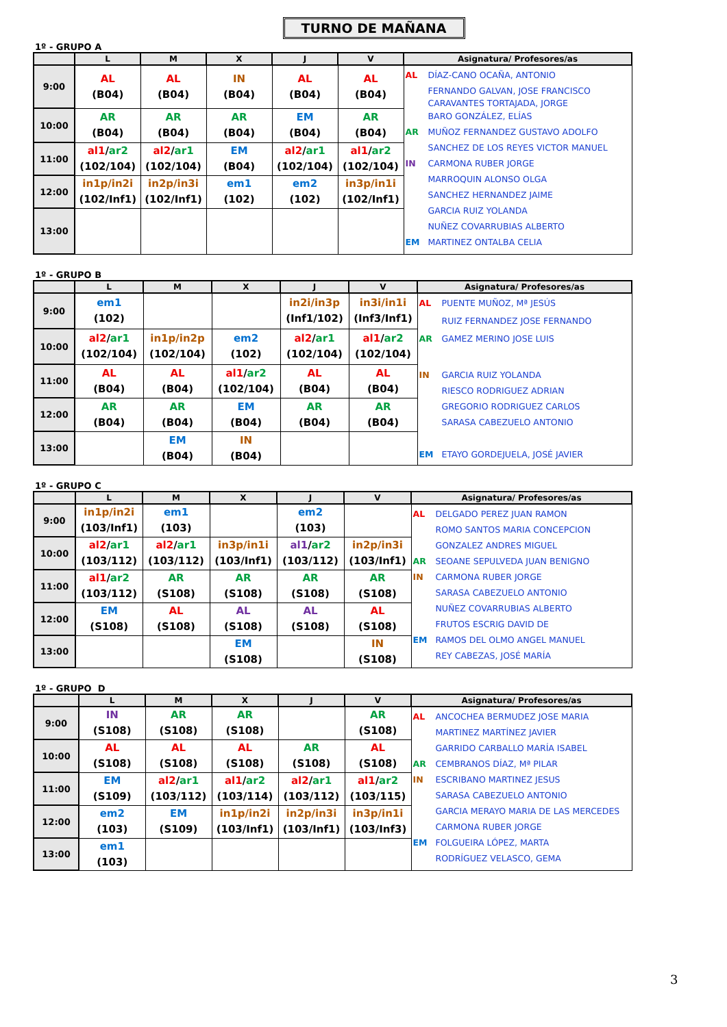TURNO DE MAÑANA
1º - GRUPO A
| | L | M | X | J | V | Asignatura/ Profesores/as |
| --- | --- | --- | --- | --- | --- | --- |
| 9:00 | AL (B04) | AL (B04) | IN (B04) | AL (B04) | AL (B04) | AL DÍAZ-CANO OCAÑA, ANTONIO FERNANDO GALVAN, JOSE FRANCISCO CARAVANTES TORTAJADA, JORGE BARO GONZÁLEZ, ELÍAS AR MUÑOZ FERNANDEZ GUSTAVO ADOLFO SANCHEZ DE LOS REYES VICTOR MANUEL IN CARMONA RUBER JORGE MARROQUIN ALONSO OLGA SANCHEZ HERNANDEZ JAIME GARCIA RUIZ YOLANDA NUÑEZ COVARRUBIAS ALBERTO EM MARTINEZ ONTALBA CELIA |
| 10:00 | AR (B04) | AR (B04) | AR (B04) | EM (B04) | AR (B04) | |
| 11:00 | al1 / ar2 (102/104) | al2 / ar1 (102/104) | EM (B04) | al2 / ar1 (102/104) | al1 / ar2 (102/104) | |
| 12:00 | in1p/in2i (102/Inf1) | in2p/in3i (102/Inf1) | em1 (102) | em2 (102) | in3p/in1i (102/Inf1) | |
| 13:00 | | | | | | |
1º - GRUPO B
| | L | M | X | J | V | Asignatura/ Profesores/as |
| --- | --- | --- | --- | --- | --- | --- |
| 9:00 | em1 (102) | | | in2i/in3p (Inf1/102) | in3i/in1i (Inf3/Inf1) | AL PUENTE MUÑOZ, Mª JESÚS RUIZ FERNANDEZ JOSE FERNANDO AR GAMEZ MERINO JOSE LUIS IN GARCIA RUIZ YOLANDA RIESCO RODRIGUEZ ADRIAN GREGORIO RODRIGUEZ CARLOS SARASA CABEZUELO ANTONIO EM ETAYO GORDEJUELA, JOSÉ JAVIER |
| 10:00 | al2 / ar1 (102/104) | in1p/in2p (102/104) | em2 (102) | al2 / ar1 (102/104) | al1 / ar2 (102/104) | |
| 11:00 | AL (B04) | AL (B04) | al1 / ar2 (102/104) | AL (B04) | AL (B04) | |
| 12:00 | AR (B04) | AR (B04) | EM (B04) | AR (B04) | AR (B04) | |
| 13:00 | | EM (B04) | IN (B04) | | | |
1º - GRUPO C
| | L | M | X | J | V | Asignatura/ Profesores/as |
| --- | --- | --- | --- | --- | --- | --- |
| 9:00 | in1p/in2i (103/Inf1) | em1 (103) | | em2 (103) | | AL DELGADO PEREZ JUAN RAMON ROMO SANTOS MARIA CONCEPCION GONZALEZ ANDRES MIGUEL AR SEOANE SEPULVEDA JUAN BENIGNO IN CARMONA RUBER JORGE SARASA CABEZUELO ANTONIO NUÑEZ COVARRUBIAS ALBERTO FRUTOS ESCRIG DAVID DE EM RAMOS DEL OLMO ANGEL MANUEL REY CABEZAS, JOSÉ MARÍA |
| 10:00 | al2 / ar1 (103/112) | al2 / ar1 (103/112) | in3p/in1i (103/Inf1) | al1 / ar2 (103/112) | in2p/in3i (103/Inf1) | |
| 11:00 | al1 / ar2 (103/112) | AR (S108) | AR (S108) | AR (S108) | AR (S108) | |
| 12:00 | EM (S108) | AL (S108) | AL (S108) | AL (S108) | AL (S108) | |
| 13:00 | | | EM (S108) | | IN (S108) | |
1º - GRUPO D
| | L | M | X | J | V | Asignatura/ Profesores/as |
| --- | --- | --- | --- | --- | --- | --- |
| 9:00 | IN (S108) | AR (S108) | AR (S108) | | AR (S108) | AL ANCOCHEA BERMUDEZ JOSE MARIA MARTINEZ MARTÍNEZ JAVIER GARRIDO CARBALLO MARÍA ISABEL AR CEMBRANOS DÍAZ, Mª PILAR IN ESCRIBANO MARTINEZ JESUS SARASA CABEZUELO ANTONIO GARCIA MERAYO MARIA DE LAS MERCEDES CARMONA RUBER JORGE EM FOLGUEIRA LÓPEZ, MARTA RODRÍGUEZ VELASCO, GEMA |
| 10:00 | AL (S108) | AL (S108) | AL (S108) | AR (S108) | AL (S108) | |
| 11:00 | EM (S109) | al2 / ar1 (103/112) | al1 / ar2 (103/114) | al2 / ar1 (103/112) | al1 / ar2 (103/115) | |
| 12:00 | em2 (103) | EM (S109) | in1p/in2i (103/Inf1) | in2p/in3i (103/Inf1) | in3p/in1i (103/Inf3) | |
| 13:00 | em1 (103) | | | | | |
3